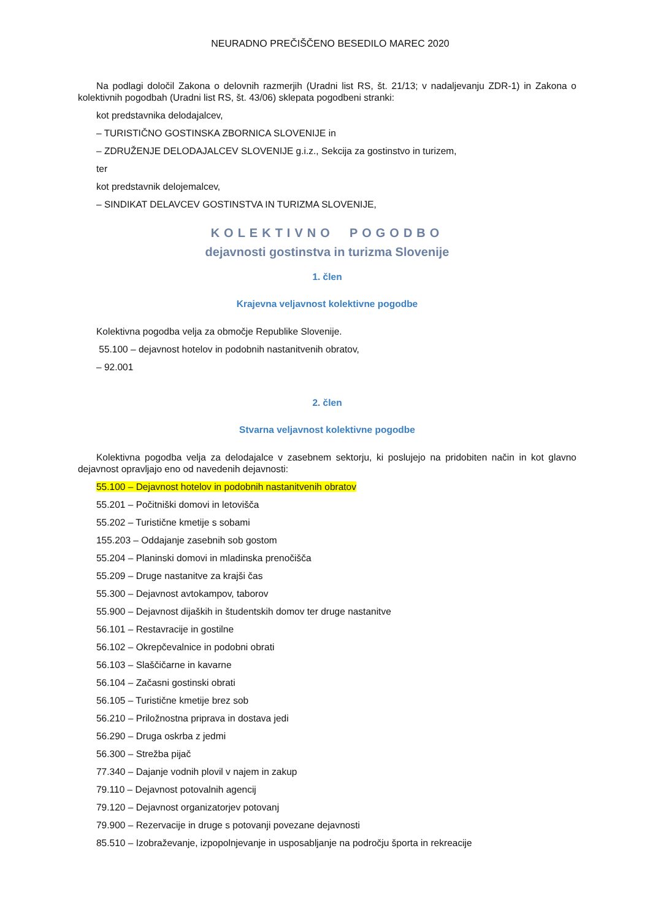NEURADNO PREČIŠČENO BESEDILO MAREC 2020
Na podlagi določil Zakona o delovnih razmerjih (Uradni list RS, št. 21/13; v nadaljevanju ZDR-1) in Zakona o kolektivnih pogodbah (Uradni list RS, št. 43/06) sklepata pogodbeni stranki:
kot predstavnika delodajalcev,
– TURISTIČNO GOSTINSKA ZBORNICA SLOVENIJE in
– ZDRUŽENJE DELODAJALCEV SLOVENIJE g.i.z., Sekcija za gostinstvo in turizem,
ter
kot predstavnik delojemalcev,
– SINDIKAT DELAVCEV GOSTINSTVA IN TURIZMA SLOVENIJE,
KOLEKTIVNO POGODBO
dejavnosti gostinstva in turizma Slovenije
1. člen
Krajevna veljavnost kolektivne pogodbe
Kolektivna pogodba velja za območje Republike Slovenije.
55.100 – dejavnost hotelov in podobnih nastanitvenih obratov,
– 92.001
2. člen
Stvarna veljavnost kolektivne pogodbe
Kolektivna pogodba velja za delodajalce v zasebnem sektorju, ki poslujejo na pridobiten način in kot glavno dejavnost opravljajo eno od navedenih dejavnosti:
55.100 – Dejavnost hotelov in podobnih nastanitvenih obratov
55.201 – Počitniški domovi in letovišča
55.202 – Turistične kmetije s sobami
155.203 – Oddajanje zasebnih sob gostom
55.204 – Planinski domovi in mladinska prenočišča
55.209 – Druge nastanitve za krajši čas
55.300 – Dejavnost avtokampov, taborov
55.900 – Dejavnost dijaških in študentskih domov ter druge nastanitve
56.101 – Restavracije in gostilne
56.102 – Okrepčevalnice in podobni obrati
56.103 – Slaščičarne in kavarne
56.104 – Začasni gostinski obrati
56.105 – Turistične kmetije brez sob
56.210 – Priložnostna priprava in dostava jedi
56.290 – Druga oskrba z jedmi
56.300 – Strežba pijač
77.340 – Dajanje vodnih plovil v najem in zakup
79.110 – Dejavnost potovalnih agencij
79.120 – Dejavnost organizatorjev potovanj
79.900 – Rezervacije in druge s potovanji povezane dejavnosti
85.510 – Izobraževanje, izpopolnjevanje in usposabljanje na področju športa in rekreacije